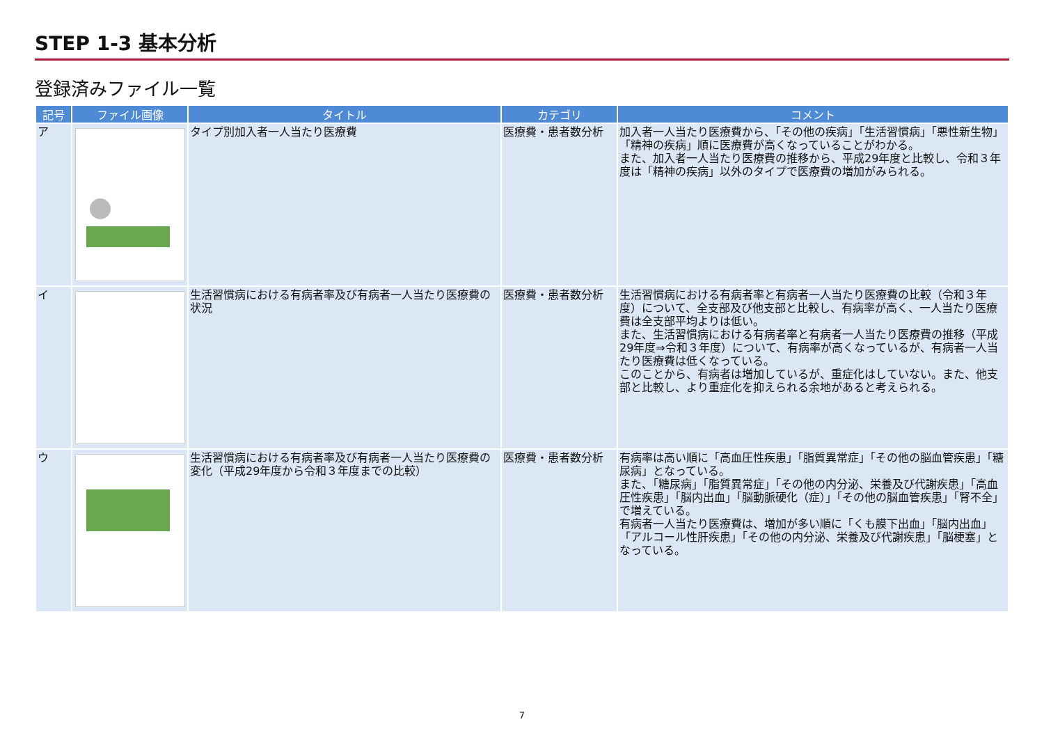STEP 1-3 基本分析
登録済みファイル一覧
| 記号 | ファイル画像 | タイトル | カテゴリ | コメント |
| --- | --- | --- | --- | --- |
| ア | | タイプ別加入者一人当たり医療費 | 医療費・患者数分析 | 加入者一人当たり医療費から、「その他の疾病」「生活習慣病」「悪性新生物」「精神の疾病」順に医療費が高くなっていることがわかる。 また、加入者一人当たり医療費の推移から、平成29年度と比較し、令和３年度は「精神の疾病」以外のタイプで医療費の増加がみられる。 |
| イ | | 生活習慣病における有病者率及び有病者一人当たり医療費の状況 | 医療費・患者数分析 | 生活習慣病における有病者率と有病者一人当たり医療費の比較（令和３年度）について、全支部及び他支部と比較し、有病率が高く、一人当たり医療費は全支部平均よりは低い。 また、生活習慣病における有病者率と有病者一人当たり医療費の推移（平成29年度⇒令和３年度）について、有病率が高くなっているが、有病者一人当たり医療費は低くなっている。 このことから、有病者は増加しているが、重症化はしていない。また、他支部と比較し、より重症化を抑えられる余地があると考えられる。 |
| ウ | | 生活習慣病における有病者率及び有病者一人当たり医療費の変化（平成29年度から令和３年度までの比較） | 医療費・患者数分析 | 有病率は高い順に「高血圧性疾患」「脂質異常症」「その他の脳血管疾患」「糖尿病」となっている。 また、「糖尿病」「脂質異常症」「その他の内分泌、栄養及び代謝疾患」「高血圧性疾患」「脳内出血」「脳動脈硬化（症）」「その他の脳血管疾患」「腎不全」で増えている。 有病者一人当たり医療費は、増加が多い順に「くも膜下出血」「脳内出血」「アルコール性肝疾患」「その他の内分泌、栄養及び代謝疾患」「脳梗塞」となっている。 |
7